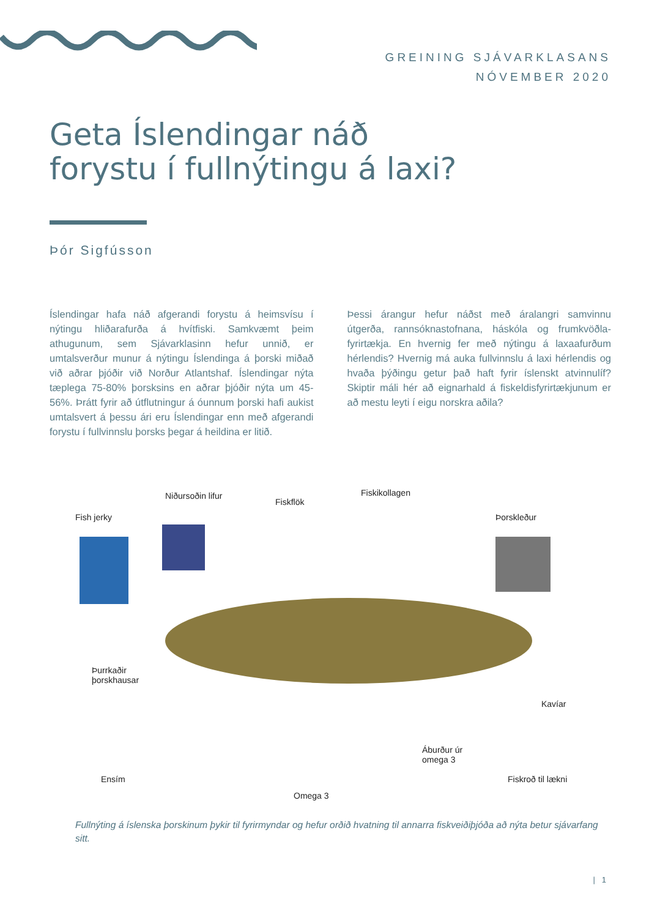GREINING SJÁVARKLASANS
NÓVEMBER 2020
Geta Íslendingar náð
forystu í fullnýtingu á laxi?
Þór Sigfússon
Íslendingar hafa náð afgerandi forystu á heimsvísu í nýtingu hliðarafurða á hvítfiski. Samkvæmt þeim athugunum, sem Sjávarklasinn hefur unnið, er umtalsverður munur á nýtingu Íslendinga á þorski miðað við aðrar þjóðir við Norður Atlantshaf. Íslendingar nýta tæplega 75-80% þorsksins en aðrar þjóðir nýta um 45-56%. Þrátt fyrir að útflutningur á óunnum þorski hafi aukist umtalsvert á þessu ári eru Íslendingar enn með afgerandi forystu í fullvinnslu þorsks þegar á heildina er litið.
Þessi árangur hefur náðst með áralangri samvinnu útgerða, rannsóknastofnana, háskóla og frumkvöðla-fyrirtækja. En hvernig fer með nýtingu á laxaafurðum hérlendis? Hvernig má auka fullvinnslu á laxi hérlendis og hvaða þýðingu getur það haft fyrir íslenskt atvinnulíf? Skiptir máli hér að eignarhald á fiskeldisfyrirtækjunum er að mestu leyti í eigu norskra aðila?
Niðursoðin lifur
Fiskflök
Fiskikollagen
Fish jerky Þorskleður
Þurrkaðir
þorskhausar
Kavíar
Ensím
Áburður úr
omega 3
Fiskroð til lækni
Omega 3
Fullnýting á íslenska þorskinum þykir til fyrirmyndar og hefur orðið hvatning til annarra fiskveiðiþjóða að nýta betur sjávarfang sitt.
| 1